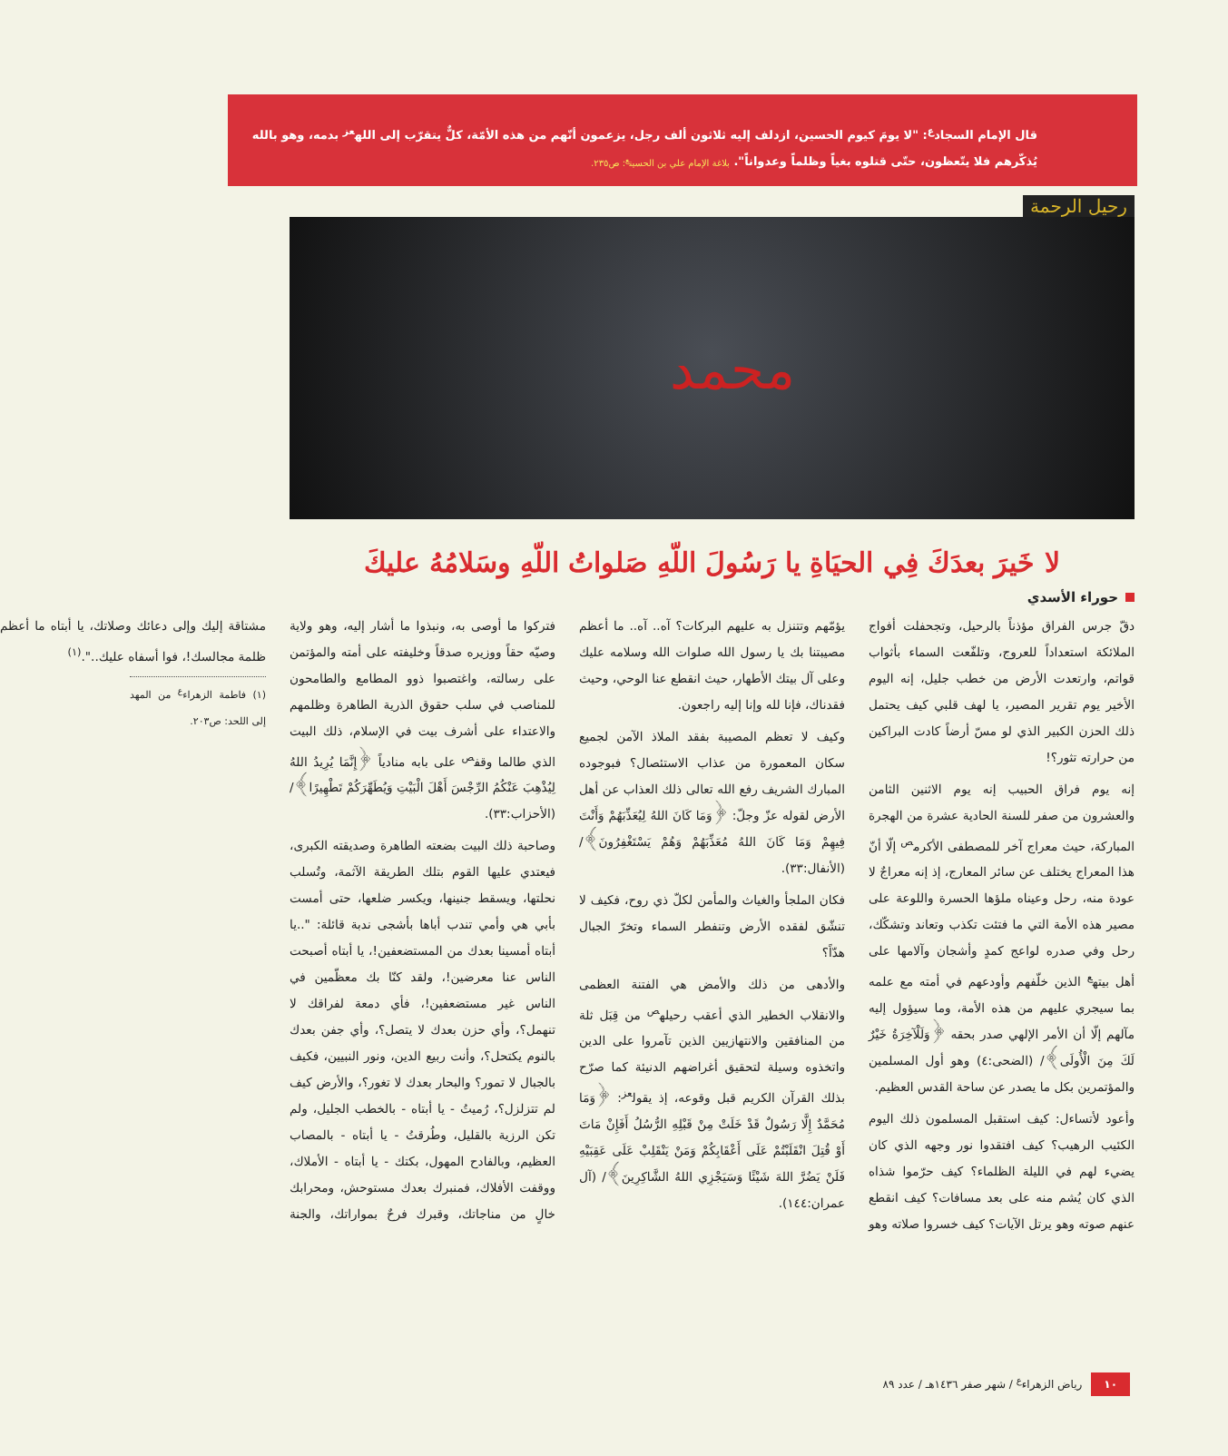قال الإمام السجاد<sup>ع</sup>: "لا يومَ كيوم الحسين، ازدلف إليه ثلاثون ألف رجل، يزعمون أنّهم من هذه الأمّة، كلٌّ يتقرّب إلى الله<sup>عز</sup> بدمه، وهو بالله يُذكّرهم فلا يتّعظون، حتّى قتلوه بغياً وظلماً وعدواناً". بلاغة الإمام علي بن الحسين<sup>ع</sup>: ص٢٣٥.
رحيل الرحمة
محمد
لا خَيرَ بعدَكَ فِي الحيَاةِ يا رَسُولَ اللّهِ صَلواتُ اللّهِ وسَلامُهُ عليكَ
حوراء الأسدي
دقّ جرس الفراق مؤذناً بالرحيل، وتجحفلت أفواج الملائكة استعداداً للعروج، وتلفّعت السماء بأثواب قواتم، وارتعدت الأرض من خطب جليل، إنه اليوم الأخير يوم تقرير المصير، يا لهف قلبي كيف يحتمل ذلك الحزن الكبير الذي لو مسّ أرضاً كادت البراكين من حرارته تثور؟!
إنه يوم فراق الحبيب إنه يوم الاثنين الثامن والعشرون من صفر للسنة الحادية عشرة من الهجرة المباركة، حيث معراج آخر للمصطفى الأكرم<sup>ص</sup> إلّا أنّ هذا المعراج يختلف عن سائر المعارج، إذ إنه معراجٌ لا عودة منه، رحل وعيناه ملؤها الحسرة واللوعة على مصير هذه الأمة التي ما فتئت تكذب وتعاند وتشكّك، رحل وفي صدره لواعج كمدٍ وأشجان وآلامها على أهل بيته<sup>ع</sup> الذين خلّفهم وأودعهم في أمته مع علمه بما سيجري عليهم من هذه الأمة، وما سيؤول إليه مآلهم إلّا أن الأمر الإلهي صدر بحقه ﴿وَلَلْآخِرَةُ خَيْرٌ لَكَ مِنَ الْأُولَى﴾/ (الضحى:٤) وهو أول المسلمين والمؤتمرين بكل ما يصدر عن ساحة القدس العظيم.
وأعود لأتساءل: كيف استقبل المسلمون ذلك اليوم الكئيب الرهيب؟ كيف افتقدوا نور وجهه الذي كان يضيء لهم في الليلة الظلماء؟ كيف حرّموا شذاه الذي كان يُشم منه على بعد مسافات؟ كيف انقطع عنهم صوته وهو يرتل الآيات؟ كيف خسروا صلاته وهو يؤمّهم وتتنزل به عليهم البركات؟ آه.. آه.. ما أعظم مصيبتنا بك يا رسول الله صلوات الله وسلامه عليك وعلى آل بيتك الأطهار، حيث انقطع عنا الوحي، وحيث فقدناك، فإنا لله وإنا إليه راجعون.
وكيف لا تعظم المصيبة بفقد الملاذ الآمن لجميع سكان المعمورة من عذاب الاستئصال؟ فبوجوده المبارك الشريف رفع الله تعالى ذلك العذاب عن أهل الأرض لقوله عزّ وجلّ: ﴿وَمَا كَانَ اللهُ لِيُعَذِّبَهُمْ وَأَنْتَ فِيهِمْ وَمَا كَانَ اللهُ مُعَذِّبَهُمْ وَهُمْ يَسْتَغْفِرُونَ﴾/ (الأنفال:٣٣).
فكان الملجأ والغياث والمأمن لكلّ ذي روح، فكيف لا تنشّق لفقده الأرض وتنفطر السماء وتخرّ الجبال هدّاً؟
والأدهى من ذلك والأمض هي الفتنة العظمى والانقلاب الخطير الذي أعقب رحيله<sup>ص</sup> من قِبَل ثلة من المنافقين والانتهازيين الذين تآمروا على الدين واتخذوه وسيلة لتحقيق أغراضهم الدنيئة كما صرّح بذلك القرآن الكريم قبل وقوعه، إذ يقول<sup>عز</sup>: ﴿وَمَا مُحَمَّدٌ إِلَّا رَسُولٌ قَدْ خَلَتْ مِنْ قَبْلِهِ الرُّسُلُ أَفَإِنْ مَاتَ أَوْ قُتِلَ انْقَلَبْتُمْ عَلَى أَعْقَابِكُمْ وَمَنْ يَنْقَلِبْ عَلَى عَقِبَيْهِ فَلَنْ يَضُرَّ اللهَ شَيْئًا وَسَيَجْزِي اللهُ الشَّاكِرِينَ﴾/ (آل عمران:١٤٤).
فتركوا ما أوصى به، ونبذوا ما أشار إليه، وهو ولاية وصيّه حقاً ووزيره صدقاً وخليفته على أمته والمؤتمن على رسالته، واغتصبوا ذوو المطامع والطامحون للمناصب في سلب حقوق الذرية الطاهرة وظلمهم والاعتداء على أشرف بيت في الإسلام، ذلك البيت الذي طالما وقف<sup>ص</sup> على بابه منادياً ﴿إِنَّمَا يُرِيدُ اللهُ لِيُذْهِبَ عَنْكُمُ الرِّجْسَ أَهْلَ الْبَيْتِ وَيُطَهِّرَكُمْ تَطْهِيرًا﴾/ (الأحزاب:٣٣).
وصاحبة ذلك البيت بضعته الطاهرة وصديقته الكبرى، فيعتدي عليها القوم بتلك الطريقة الآثمة، وتُسلب نحلتها، ويسقط جنينها، ويكسر ضلعها، حتى أمست بأبي هي وأمي تندب أباها بأشجى ندبة قائلة: "..يا أبتاه أمسينا بعدك من المستضعفين!، يا أبتاه أصبحت الناس عنا معرضين!، ولقد كنّا بك معظّمين في الناس غير مستضعفين!، فأي دمعة لفراقك لا تنهمل؟، وأي حزن بعدك لا يتصل؟، وأي جفن بعدك بالنوم يكتحل؟، وأنت ربيع الدين، ونور النبيين، فكيف بالجبال لا تمور؟ والبحار بعدك لا تغور؟، والأرض كيف لم تتزلزل؟، رُميتُ - يا أبتاه - بالخطب الجليل، ولم تكن الرزية بالقليل، وطُرقتُ - يا أبتاه - بالمصاب العظيم، وبالفادح المهول، بكتك - يا أبتاه - الأملاك، ووقفت الأفلاك، فمنبرك بعدك مستوحش، ومحرابك خالٍ من مناجاتك، وقبرك فرحٌ بمواراتك، والجنة مشتاقة إليك وإلى دعائك وصلاتك، يا أبتاه ما أعظم ظلمة مجالسك!، فوا أسفاه عليك..".<sup>(١)</sup>
(١) فاطمة الزهراء<sup>ع</sup> من المهد إلى اللحد: ص٢٠٣.
١٠ رياض الزهراء<sup>ع</sup> / شهر صفر ١٤٣٦هـ / عدد ٨٩